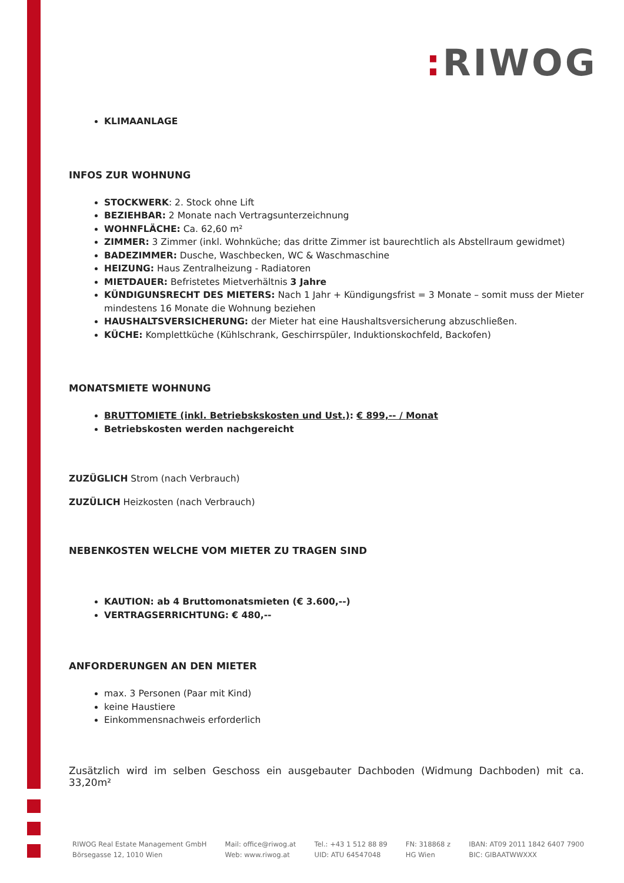: RIWOG
KLIMAANLAGE
INFOS ZUR WOHNUNG
STOCKWERK: 2. Stock ohne Lift
BEZIEHBAR: 2 Monate nach Vertragsunterzeichnung
WOHNFLÄCHE: Ca. 62,60 m²
ZIMMER: 3 Zimmer (inkl. Wohnküche; das dritte Zimmer ist baurechtlich als Abstellraum gewidmet)
BADEZIMMER: Dusche, Waschbecken, WC & Waschmaschine
HEIZUNG: Haus Zentralheizung - Radiatoren
MIETDAUER: Befristetes Mietverhältnis 3 Jahre
KÜNDIGUNSRECHT DES MIETERS: Nach 1 Jahr + Kündigungsfrist = 3 Monate – somit muss der Mieter mindestens 16 Monate die Wohnung beziehen
HAUSHALTSVERSICHERUNG: der Mieter hat eine Haushaltsversicherung abzuschließen.
KÜCHE: Komplettküche (Kühlschrank, Geschirrspüler, Induktionskochfeld, Backofen)
MONATSMIETE WOHNUNG
BRUTTOMIETE (inkl. Betriebskskosten und Ust.): € 899,-- / Monat
Betriebskosten werden nachgereicht
ZUZÜGLICH Strom (nach Verbrauch)
ZUZÜLICH Heizkosten (nach Verbrauch)
NEBENKOSTEN WELCHE VOM MIETER ZU TRAGEN SIND
KAUTION: ab 4 Bruttomonatsmieten (€ 3.600,--)
VERTRAGSERRICHTUNG: € 480,--
ANFORDERUNGEN AN DEN MIETER
max. 3 Personen (Paar mit Kind)
keine Haustiere
Einkommensnachweis erforderlich
Zusätzlich wird im selben Geschoss ein ausgebauter Dachboden (Widmung Dachboden) mit ca. 33,20m²
RIWOG Real Estate Management GmbH
Börsegasse 12, 1010 Wien
Mail: office@riwog.at
Web: www.riwog.at
Tel.: +43 1 512 88 89
UID: ATU 64547048
FN: 318868 z
HG Wien
IBAN: AT09 2011 1842 6407 7900
BIC: GIBAATWWXXX